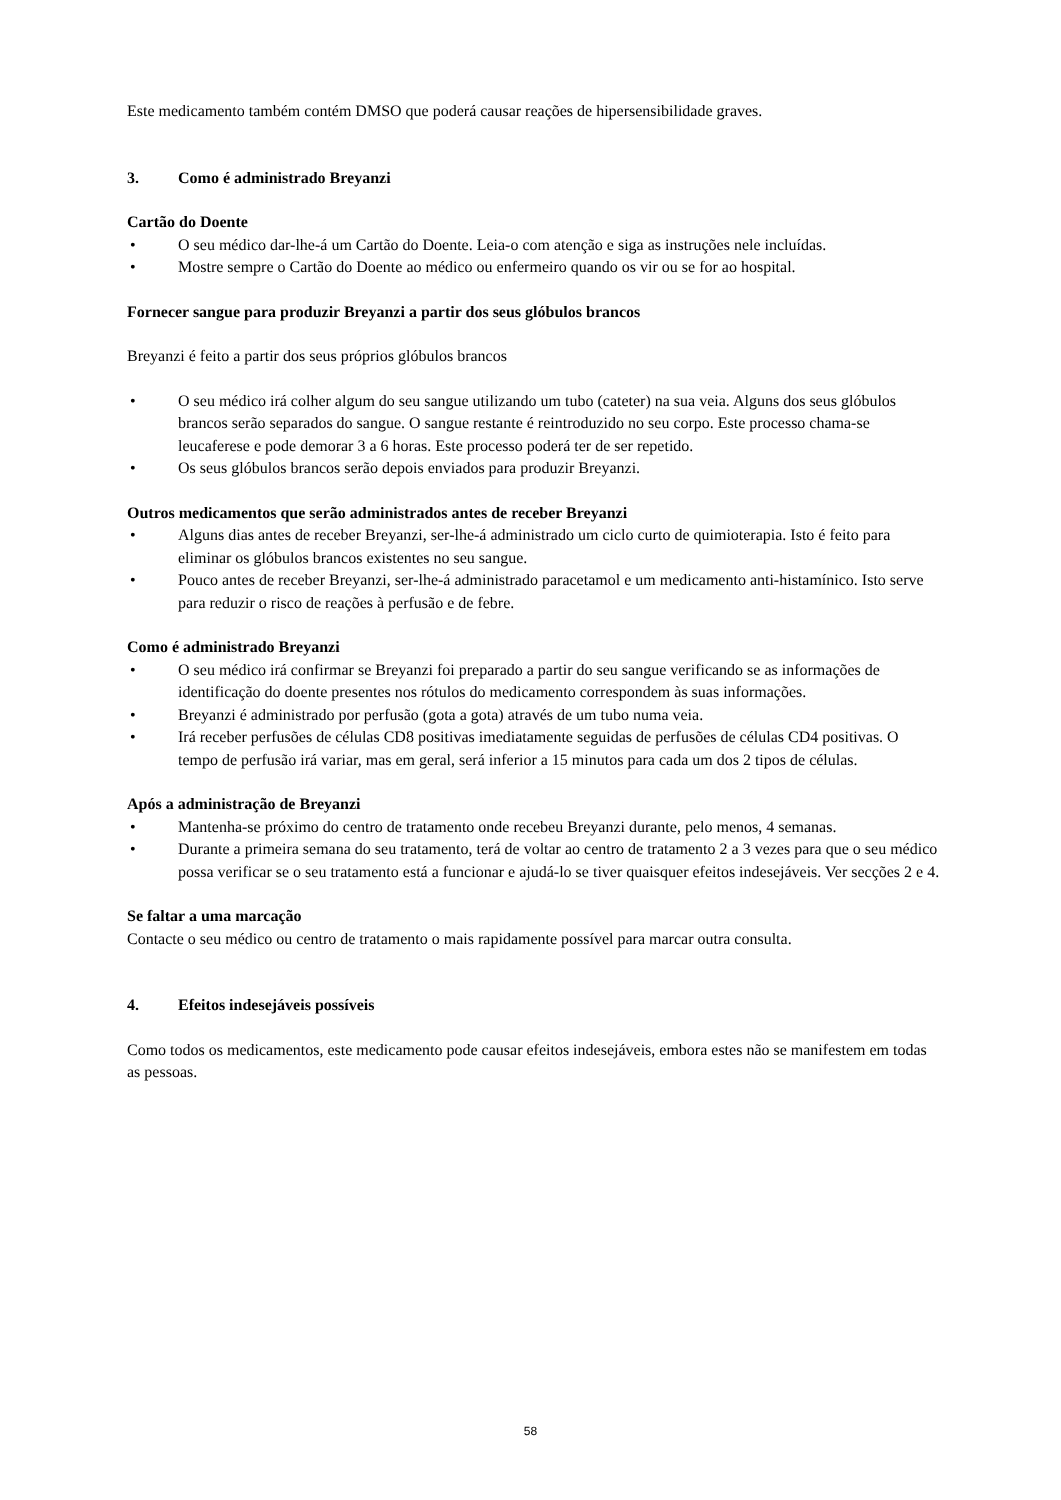Este medicamento também contém DMSO que poderá causar reações de hipersensibilidade graves.
3. Como é administrado Breyanzi
Cartão do Doente
• O seu médico dar-lhe-á um Cartão do Doente. Leia-o com atenção e siga as instruções nele incluídas.
• Mostre sempre o Cartão do Doente ao médico ou enfermeiro quando os vir ou se for ao hospital.
Fornecer sangue para produzir Breyanzi a partir dos seus glóbulos brancos
Breyanzi é feito a partir dos seus próprios glóbulos brancos
• O seu médico irá colher algum do seu sangue utilizando um tubo (cateter) na sua veia. Alguns dos seus glóbulos brancos serão separados do sangue. O sangue restante é reintroduzido no seu corpo. Este processo chama-se leucaferese e pode demorar 3 a 6 horas. Este processo poderá ter de ser repetido.
• Os seus glóbulos brancos serão depois enviados para produzir Breyanzi.
Outros medicamentos que serão administrados antes de receber Breyanzi
• Alguns dias antes de receber Breyanzi, ser-lhe-á administrado um ciclo curto de quimioterapia. Isto é feito para eliminar os glóbulos brancos existentes no seu sangue.
• Pouco antes de receber Breyanzi, ser-lhe-á administrado paracetamol e um medicamento anti-histamínico. Isto serve para reduzir o risco de reações à perfusão e de febre.
Como é administrado Breyanzi
• O seu médico irá confirmar se Breyanzi foi preparado a partir do seu sangue verificando se as informações de identificação do doente presentes nos rótulos do medicamento correspondem às suas informações.
• Breyanzi é administrado por perfusão (gota a gota) através de um tubo numa veia.
• Irá receber perfusões de células CD8 positivas imediatamente seguidas de perfusões de células CD4 positivas. O tempo de perfusão irá variar, mas em geral, será inferior a 15 minutos para cada um dos 2 tipos de células.
Após a administração de Breyanzi
• Mantenha-se próximo do centro de tratamento onde recebeu Breyanzi durante, pelo menos, 4 semanas.
• Durante a primeira semana do seu tratamento, terá de voltar ao centro de tratamento 2 a 3 vezes para que o seu médico possa verificar se o seu tratamento está a funcionar e ajudá-lo se tiver quaisquer efeitos indesejáveis. Ver secções 2 e 4.
Se faltar a uma marcação
Contacte o seu médico ou centro de tratamento o mais rapidamente possível para marcar outra consulta.
4. Efeitos indesejáveis possíveis
Como todos os medicamentos, este medicamento pode causar efeitos indesejáveis, embora estes não se manifestem em todas as pessoas.
58